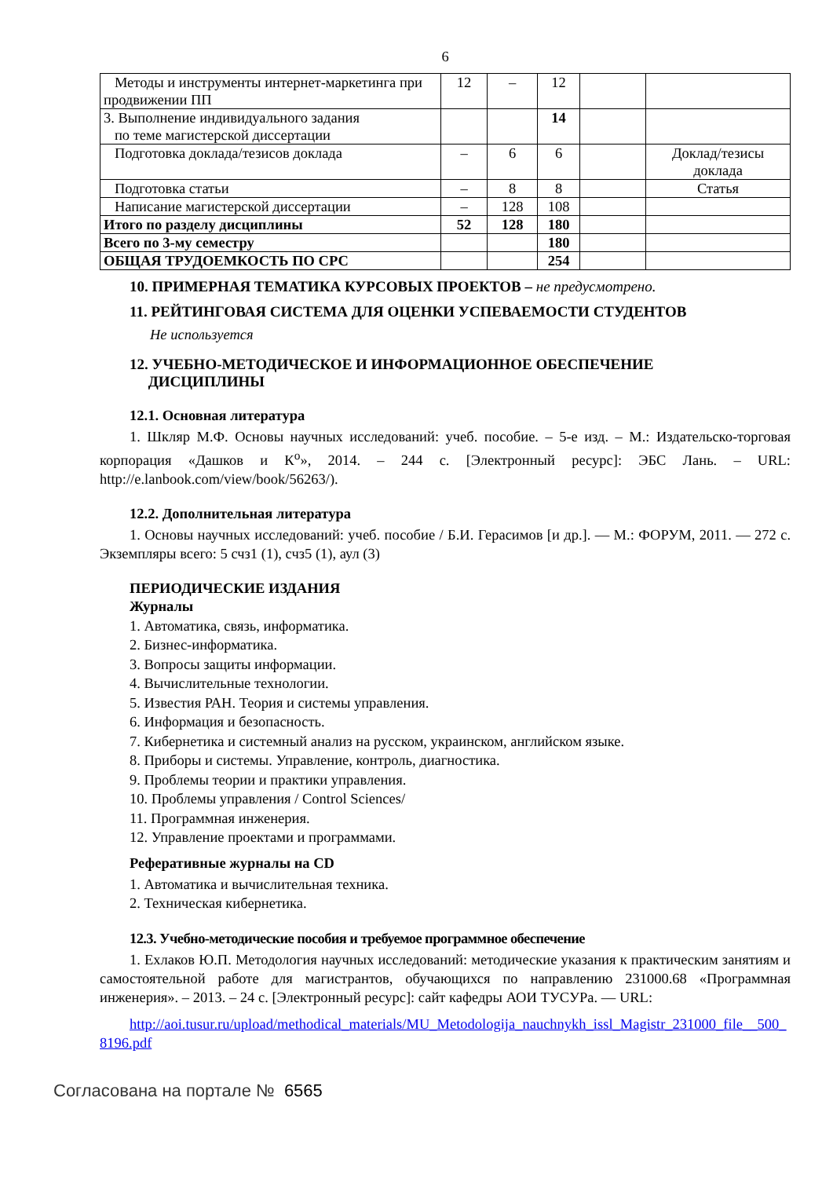6
| Методы и инструменты интернет-маркетинга при продвижении ПП | 12 | – | 12 | | |
| 3. Выполнение индивидуального задания по теме магистерской диссертации | | | 14 | | |
| Подготовка доклада/тезисов доклада | – | 6 | 6 | | Доклад/тезисы доклада |
| Подготовка статьи | – | 8 | 8 | | Статья |
| Написание магистерской диссертации | – | 128 | 108 | | |
| Итого по разделу дисциплины | 52 | 128 | 180 | | |
| Всего по 3-му семестру | | | 180 | | |
| ОБЩАЯ ТРУДОЕМКОСТЬ ПО СРС | | | 254 | | |
10. ПРИМЕРНАЯ ТЕМАТИКА КУРСОВЫХ ПРОЕКТОВ – не предусмотрено.
11. РЕЙТИНГОВАЯ СИСТЕМА ДЛЯ ОЦЕНКИ УСПЕВАЕМОСТИ СТУДЕНТОВ
Не используется
12. УЧЕБНО-МЕТОДИЧЕСКОЕ И ИНФОРМАЦИОННОЕ ОБЕСПЕЧЕНИЕ
ДИСЦИПЛИНЫ
12.1. Основная литература
1. Шкляр М.Ф. Основы научных исследований: учеб. пособие. – 5-е изд. – М.: Издательско-торговая корпорация «Дашков и К<sup>о</sup>», 2014. – 244 с. [Электронный ресурс]: ЭБС Лань. – URL: http://e.lanbook.com/view/book/56263/).
12.2. Дополнительная литература
1. Основы научных исследований: учеб. пособие / Б.И. Герасимов [и др.]. — М.: ФОРУМ, 2011. — 272 с. Экземпляры всего: 5 счз1 (1), счз5 (1), аул (3)
ПЕРИОДИЧЕСКИЕ ИЗДАНИЯ
Журналы
1. Автоматика, связь, информатика.
2. Бизнес-информатика.
3. Вопросы защиты информации.
4. Вычислительные технологии.
5. Известия РАН. Теория и системы управления.
6. Информация и безопасность.
7. Кибернетика и системный анализ на русском, украинском, английском языке.
8. Приборы и системы. Управление, контроль, диагностика.
9. Проблемы теории и практики управления.
10. Проблемы управления / Control Sciences/
11. Программная инженерия.
12. Управление проектами и программами.
Реферативные журналы на CD
1. Автоматика и вычислительная техника.
2. Техническая кибернетика.
12.3. Учебно-методические пособия и требуемое программное обеспечение
1. Ехлаков Ю.П. Методология научных исследований: методические указания к практическим занятиям и самостоятельной работе для магистрантов, обучающихся по направлению 231000.68 «Программная инженерия». – 2013. – 24 с. [Электронный ресурс]: сайт кафедры АОИ ТУСУРа. — URL:
http://aoi.tusur.ru/upload/methodical_materials/MU_Metodologija_nauchnykh_issl_Magistr_231000_file__500_8196.pdf
Согласована на портале № 6565